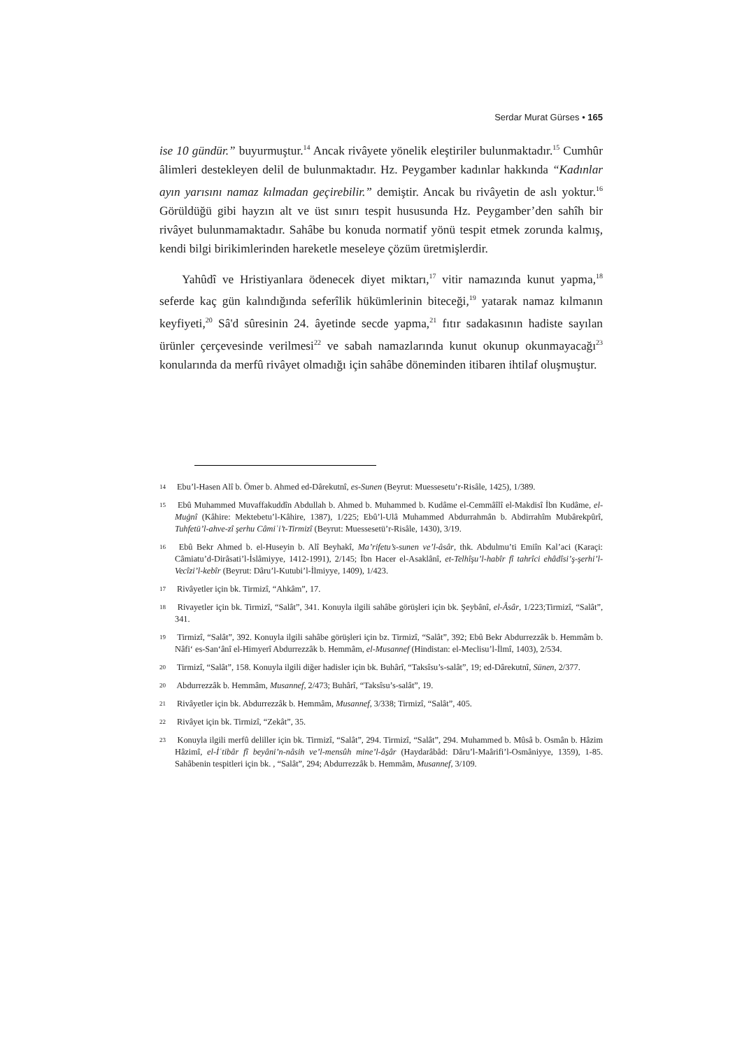Serdar Murat Gürses • 165
ise 10 gündür.” buyurmuştur.<sup>14</sup> Ancak rivâyete yönelik eleştiriler bulunmaktadır.<sup>15</sup> Cumhûr âlimleri destekleyen delil de bulunmaktadır. Hz. Peygamber kadınlar hakkında “Kadınlar ayın yarısını namaz kılmadan geçirebilir.” demiştir. Ancak bu rivâyetin de aslı yoktur.<sup>16</sup> Görüldüğü gibi hayzın alt ve üst sınırı tespit hususunda Hz. Peygamber’den sahîh bir rivâyet bulunmamaktadır. Sahâbe bu konuda normatif yönü tespit etmek zorunda kalmış, kendi bilgi birikimlerinden hareketle meseleye çözüm üretmişlerdir.
Yahûdî ve Hristiyanlara ödenecek diyet miktarı,<sup>17</sup> vitir namazında kunut yapma,<sup>18</sup> seferde kaç gün kalındığında seferîlik hükümlerinin biteceği,<sup>19</sup> yatarak namaz kılmanın keyfiyeti,<sup>20</sup> Sâ'd sûresinin 24. âyetinde secde yapma,<sup>21</sup> fıtır sadakasının hadiste sayılan ürünler çerçevesinde verilmesi<sup>22</sup> ve sabah namazlarında kunut okunup okunmayacağı<sup>23</sup> konularında da merfû rivâyet olmadığı için sahâbe döneminden itibaren ihtilaf oluşmuştur.
<sup>14</sup> Ebu’l-Hasen Alî b. Ömer b. Ahmed ed-Dârekutnî, es-Sunen (Beyrut: Muessesetu’r-Risâle, 1425), 1/389.
<sup>15</sup> Ebû Muhammed Muvaffakuddîn Abdullah b. Ahmed b. Muhammed b. Kudâme el-Cemmâîlî el-Makdisî İbn Kudâme, el-Muġnî (Kâhire: Mektebetu’l-Kâhire, 1387), 1/225; Ebû’l-Ulâ Muhammed Abdurrahmân b. Abdirrahîm Mubârekpûrî, Tuhfetü’l-ahve-zî şerhu Câmiʿi’t-Tirmizî (Beyrut: Muessesetü’r-Risâle, 1430), 3/19.
<sup>16</sup> Ebû Bekr Ahmed b. el-Huseyin b. Alî Beyhakî, Ma’rifetu’s-sunen ve’l-âsâr, thk. Abdulmu’ti Emiîn Kal’aci (Karaçi: Câmiatu’d-Dirâsati’l-İslâmiyye, 1412-1991), 2/145; İbn Hacer el-Asaklânî, et-Telhîşu’l-habîr fî tahrîci ehâdîsi’ş-şerhi’l-Vecîzi’l-kebîr (Beyrut: Dâru’l-Kutubi’l-İlmiyye, 1409), 1/423.
<sup>17</sup> Rivâyetler için bk. Tirmizî, “Ahkâm”, 17.
<sup>18</sup> Rivayetler için bk. Tirmizî, “Salât”, 341. Konuyla ilgili sahâbe görüşleri için bk. Şeybânî, el-Âsâr, 1/223;Tirmizî, “Salât”, 341.
<sup>19</sup> Tirmizî, “Salât”, 392. Konuyla ilgili sahâbe görüşleri için bz. Tirmizî, “Salât”, 392; Ebû Bekr Abdurrezzâk b. Hemmâm b. Nâfi‘ es-San‘ânî el-Himyerî Abdurrezzâk b. Hemmâm, el-Musannef (Hindistan: el-Meclisu’l-İlmî, 1403), 2/534.
<sup>20</sup> Tirmizî, “Salât”, 158. Konuyla ilgili diğer hadisler için bk. Buhârî, “Taksîsu’s-salât”, 19; ed-Dârekutnî, Sünen, 2/377.
<sup>20</sup> Abdurrezzâk b. Hemmâm, Musannef, 2/473; Buhârî, “Taksîsu’s-salât”, 19.
<sup>21</sup> Rivâyetler için bk. Abdurrezzâk b. Hemmâm, Musannef, 3/338; Tirmizî, “Salât”, 405.
<sup>22</sup> Rivâyet için bk. Tirmizî, “Zekât”, 35.
<sup>23</sup> Konuyla ilgili merfû deliller için bk. Tirmizî, “Salât”, 294. Tirmizî, “Salât”, 294. Muhammed b. Mûsâ b. Osmân b. Hâzim Hâzimî, el-İʿtibâr fî beyâni’n-nâsih ve’l-mensûh mine’l-âs̱âr (Haydarâbâd: Dâru’l-Maârifi’l-Osmâniyye, 1359), 1-85. Sahâbenin tespitleri için bk. , “Salât”, 294; Abdurrezzâk b. Hemmâm, Musannef, 3/109.